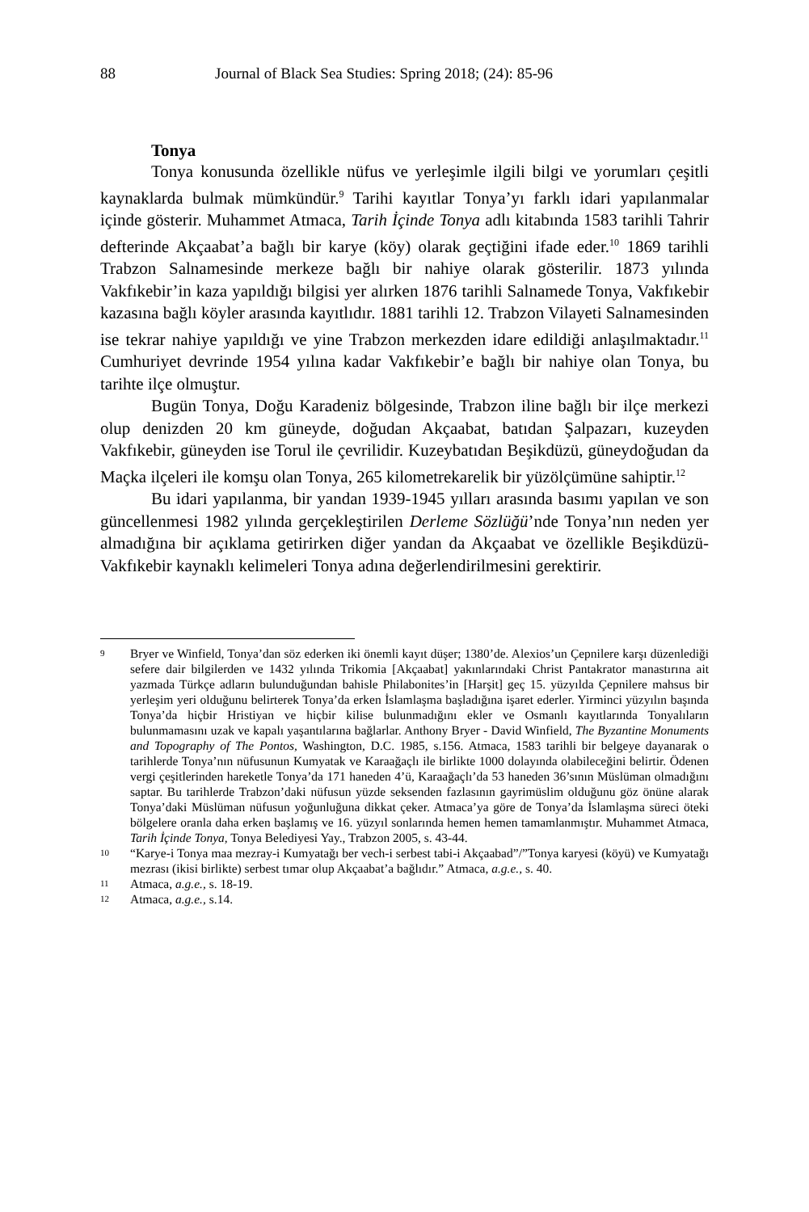88 Journal of Black Sea Studies: Spring 2018; (24): 85-96
Tonya
Tonya konusunda özellikle nüfus ve yerleşimle ilgili bilgi ve yorumları çeşitli kaynaklarda bulmak mümkündür.<sup>9</sup> Tarihi kayıtlar Tonya’yı farklı idari yapılanmalar içinde gösterir. Muhammet Atmaca, Tarih İçinde Tonya adlı kitabında 1583 tarihli Tahrir defterinde Akçaabat’a bağlı bir karye (köy) olarak geçtiğini ifade eder.<sup>10</sup> 1869 tarihli Trabzon Salnamesinde merkeze bağlı bir nahiye olarak gösterilir. 1873 yılında Vakfıkebir’in kaza yapıldığı bilgisi yer alırken 1876 tarihli Salnamede Tonya, Vakfıkebir kazasına bağlı köyler arasında kayıtlıdır. 1881 tarihli 12. Trabzon Vilayeti Salnamesinden ise tekrar nahiye yapıldığı ve yine Trabzon merkezden idare edildiği anlaşılmaktadır.<sup>11</sup> Cumhuriyet devrinde 1954 yılına kadar Vakfıkebir’e bağlı bir nahiye olan Tonya, bu tarihte ilçe olmuştur.
Bugün Tonya, Doğu Karadeniz bölgesinde, Trabzon iline bağlı bir ilçe merkezi olup denizden 20 km güneyde, doğudan Akçaabat, batıdan Şalpazarı, kuzeyden Vakfıkebir, güneyden ise Torul ile çevrilidir. Kuzeybatıdan Beşikdüzü, güneydoğudan da Maçka ilçeleri ile komşu olan Tonya, 265 kilometrekarelik bir yüzölçümüne sahiptir.<sup>12</sup>
Bu idari yapılanma, bir yandan 1939-1945 yılları arasında basımı yapılan ve son güncellenmesi 1982 yılında gerçekleştirilen Derleme Sözlüğü’nde Tonya’nın neden yer almadığına bir açıklama getirirken diğer yandan da Akçaabat ve özellikle Beşikdüzü- Vakfıkebir kaynaklı kelimeleri Tonya adına değerlendirilmesini gerektirir.
9 Bryer ve Winfield, Tonya’dan söz ederken iki önemli kayıt düşer; 1380’de. Alexios’un Çepnilere karşı düzenlediği sefere dair bilgilerden ve 1432 yılında Trikomia [Akçaabat] yakınlarındaki Christ Pantakrator manastırına ait yazmada Türkçe adların bulunduğundan bahisle Philabonites’in [Harşit] geç 15. yüzyılda Çepnilere mahsus bir yerleşim yeri olduğunu belirterek Tonya’da erken İslamlaşma başladığına işaret ederler. Yirminci yüzyılın başında Tonya’da hiçbir Hristiyan ve hiçbir kilise bulunmadığını ekler ve Osmanlı kayıtlarında Tonyalıların bulunmamasını uzak ve kapalı yaşantılarına bağlarlar. Anthony Bryer - David Winfield, The Byzantine Monuments and Topography of The Pontos, Washington, D.C. 1985, s.156. Atmaca, 1583 tarihli bir belgeye dayanarak o tarihlerde Tonya’nın nüfusunun Kumyatak ve Karaağaçlı ile birlikte 1000 dolayında olabileceğini belirtir. Ödenen vergi çeşitlerinden hareketle Tonya’da 171 haneden 4’ü, Karaağaçlı’da 53 haneden 36’sının Müslüman olmadığını saptar. Bu tarihlerde Trabzon’daki nüfusun yüzde seksenden fazlasının gayrimüslim olduğunu göz önüne alarak Tonya’daki Müslüman nüfusun yoğunluğuna dikkat çeker. Atmaca’ya göre de Tonya’da İslamlaşma süreci öteki bölgelere oranla daha erken başlamış ve 16. yüzyıl sonlarında hemen hemen tamamlanmıştır. Muhammet Atmaca, Tarih İçinde Tonya, Tonya Belediyesi Yay., Trabzon 2005, s. 43-44.
10 “Karye-i Tonya maa mezray-i Kumyatağı ber vech-i serbest tabi-i Akçaabad”/”Tonya karyesi (köyü) ve Kumyatağı mezrası (ikisi birlikte) serbest tımar olup Akçaabat’a bağlıdır.” Atmaca, a.g.e., s. 40.
11 Atmaca, a.g.e., s. 18-19.
12 Atmaca, a.g.e., s.14.